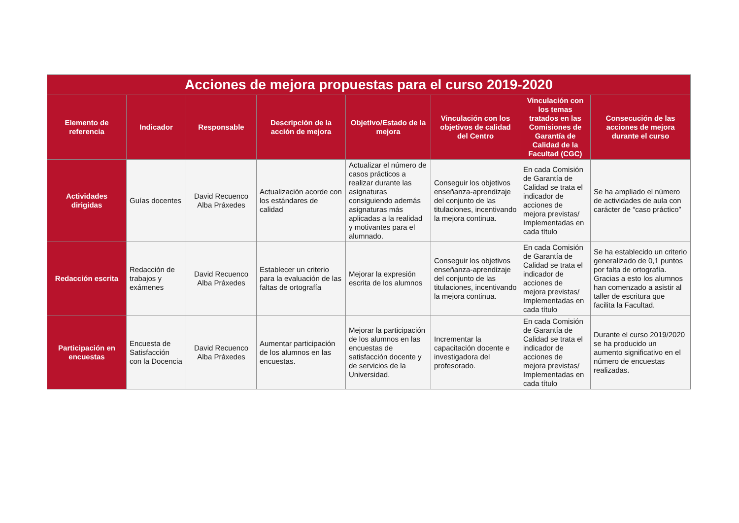| Acciones de mejora propuestas para el curso 2019-2020 | | | | | | | |
| Elemento de referencia | Indicador | Responsable | Descripción de la acción de mejora | Objetivo/Estado de la mejora | Vinculación con los objetivos de calidad del Centro | Vinculación con los temas tratados en las Comisiones de Garantía de Calidad de la Facultad (CGC) | Consecución de las acciones de mejora durante el curso |
| Actividades dirigidas | Guías docentes | David Recuenco Alba Práxedes | Actualización acorde con los estándares de calidad | Actualizar el número de casos prácticos a realizar durante las asignaturas consiguiendo además asignaturas más aplicadas a la realidad y motivantes para el alumnado. | Conseguir los objetivos enseñanza-aprendizaje del conjunto de las titulaciones, incentivando la mejora continua. | En cada Comisión de Garantía de Calidad se trata el indicador de acciones de mejora previstas/ Implementadas en cada título | Se ha ampliado el número de actividades de aula con carácter de “caso práctico” |
| Redacción escrita | Redacción de trabajos y exámenes | David Recuenco Alba Práxedes | Establecer un criterio para la evaluación de las faltas de ortografía | Mejorar la expresión escrita de los alumnos | Conseguir los objetivos enseñanza-aprendizaje del conjunto de las titulaciones, incentivando la mejora continua. | En cada Comisión de Garantía de Calidad se trata el indicador de acciones de mejora previstas/ Implementadas en cada título | Se ha establecido un criterio generalizado de 0,1 puntos por falta de ortografía. Gracias a esto los alumnos han comenzado a asistir al taller de escritura que facilita la Facultad. |
| Participación en encuestas | Encuesta de Satisfacción con la Docencia | David Recuenco Alba Práxedes | Aumentar participación de los alumnos en las encuestas. | Mejorar la participación de los alumnos en las encuestas de satisfacción docente y de servicios de la Universidad. | Incrementar la capacitación docente e investigadora del profesorado. | En cada Comisión de Garantía de Calidad se trata el indicador de acciones de mejora previstas/ Implementadas en cada título | Durante el curso 2019/2020 se ha producido un aumento significativo en el número de encuestas realizadas. |